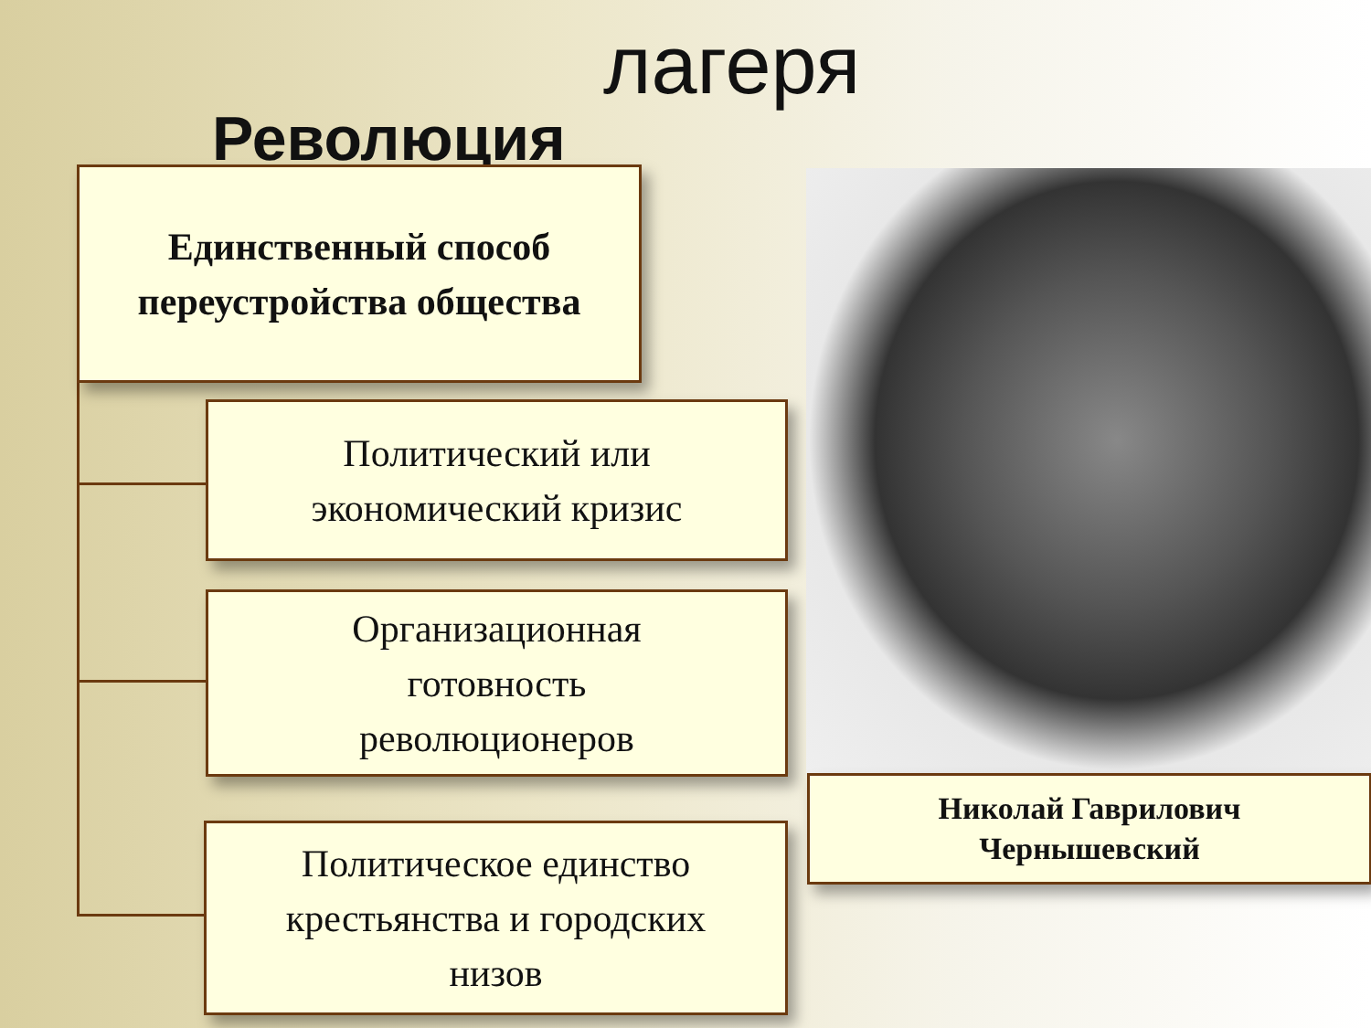лагеря
Революция
Единственный способ
переустройства общества
Политический или
экономический кризис
Организационная
готовность
революционеров
Политическое единство
крестьянства и городских
низов
Николай Гаврилович
Чернышевский